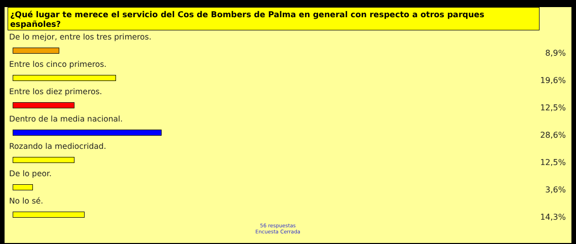¿Qué lugar te merece el servicio del Cos de Bombers de Palma en general con respecto a otros parques españoles?
De lo mejor, entre los tres primeros.
8,9%
Entre los cinco primeros.
19,6%
Entre los diez primeros.
12,5%
Dentro de la media nacional.
28,6%
Rozando la mediocridad.
12,5%
De lo peor.
3,6%
No lo sé.
14,3%
56 respuestas
Encuesta Cerrada